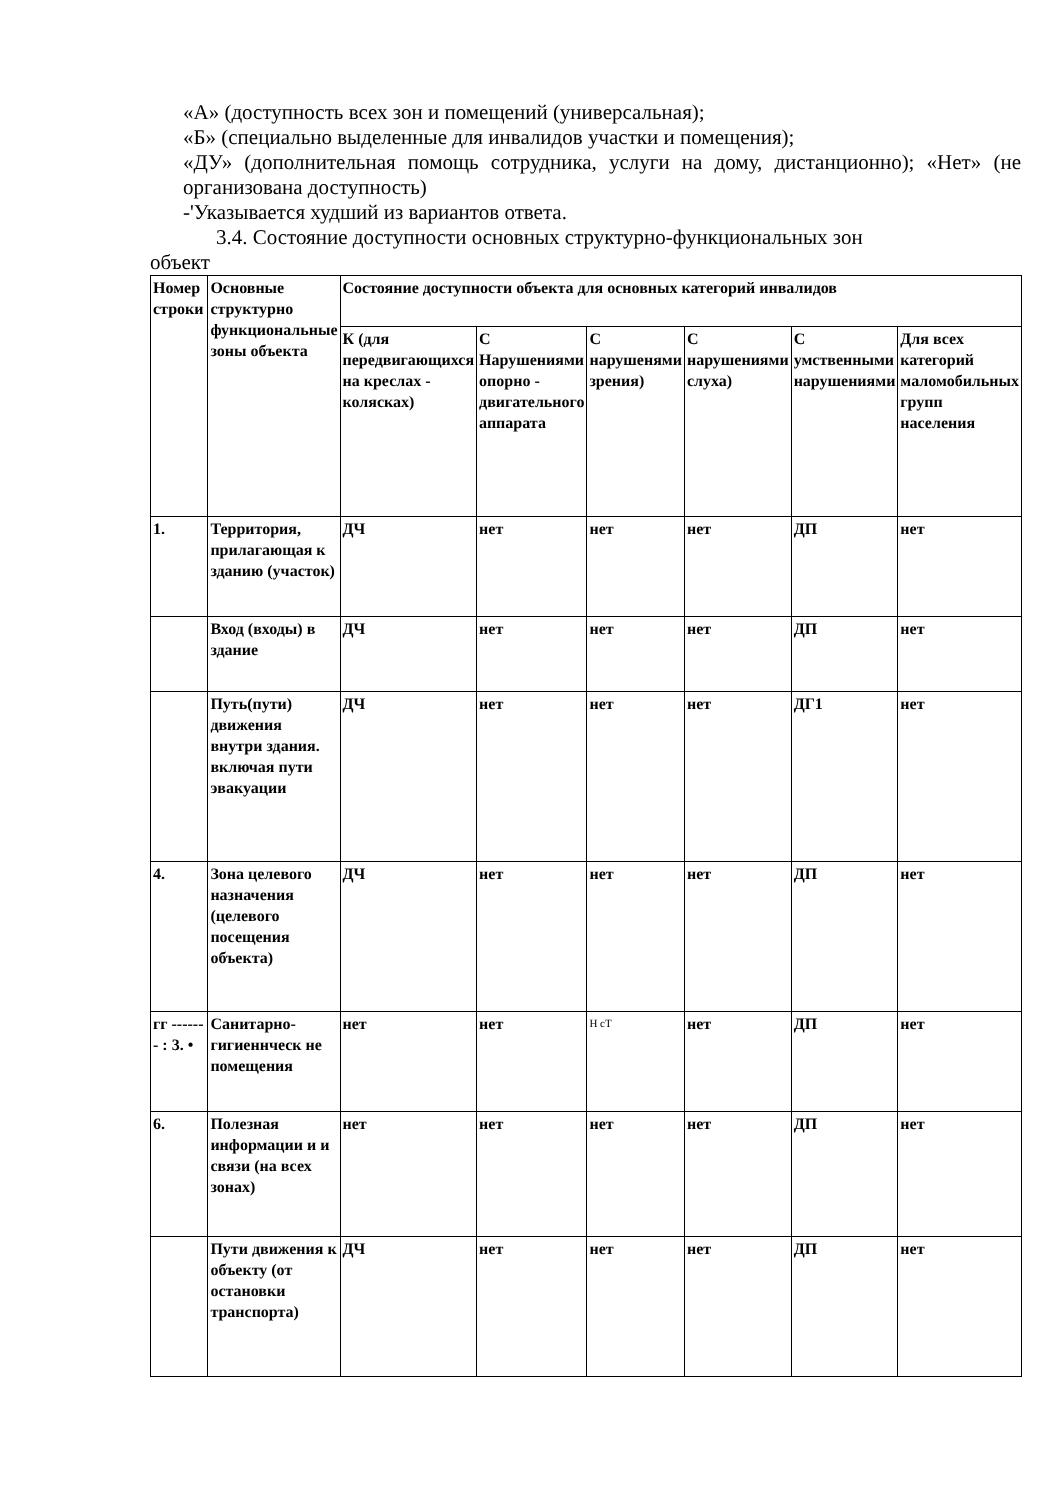«А» (доступность всех зон и помещений (универсальная);
«Б» (специально выделенные для инвалидов участки и помещения);
«ДУ» (дополнительная помощь сотрудника, услуги на дому, дистанционно); «Нет» (не организована доступность)
-'Указывается худший из вариантов ответа.
3.4. Состояние доступности основных структурно-функциональных зон
объект
| Номер строки | Основные структурно функциональные зоны объекта | Состояние доступности объекта для основных категорий инвалидов | | | | | |
| --- | --- | --- | --- | --- | --- | --- | --- |
| | | К (для передвигающихся на креслах - колясках) | С Нарушениями опорно - двигательного аппарата | С нарушенями зрения) | С нарушениями слуха) | С умственными нарушениями | Для всех категорий маломобильных групп населения |
| 1. | Территория, прилагающая к зданию (участок) | ДЧ | нет | нет | нет | ДП | нет |
| | Вход (входы) в здание | ДЧ | нет | нет | нет | ДП | нет |
| | Путь(пути) движения внутри здания. включая пути эвакуации | ДЧ | нет | нет | нет | ДГ1 | нет |
| 4. | Зона целевого назначения (целевого посещения объекта) | ДЧ | нет | нет | нет | ДП | нет |
| гг ------- : 3. • | Санитарно-гигиеннческ не помещения | нет | нет | Н сТ | нет | ДП | нет |
| 6. | Полезная информации и и связи (на всех зонах) | нет | нет | нет | нет | ДП | нет |
| | Пути движения к объекту (от остановки транспорта) | ДЧ | нет | нет | нет | ДП | нет |